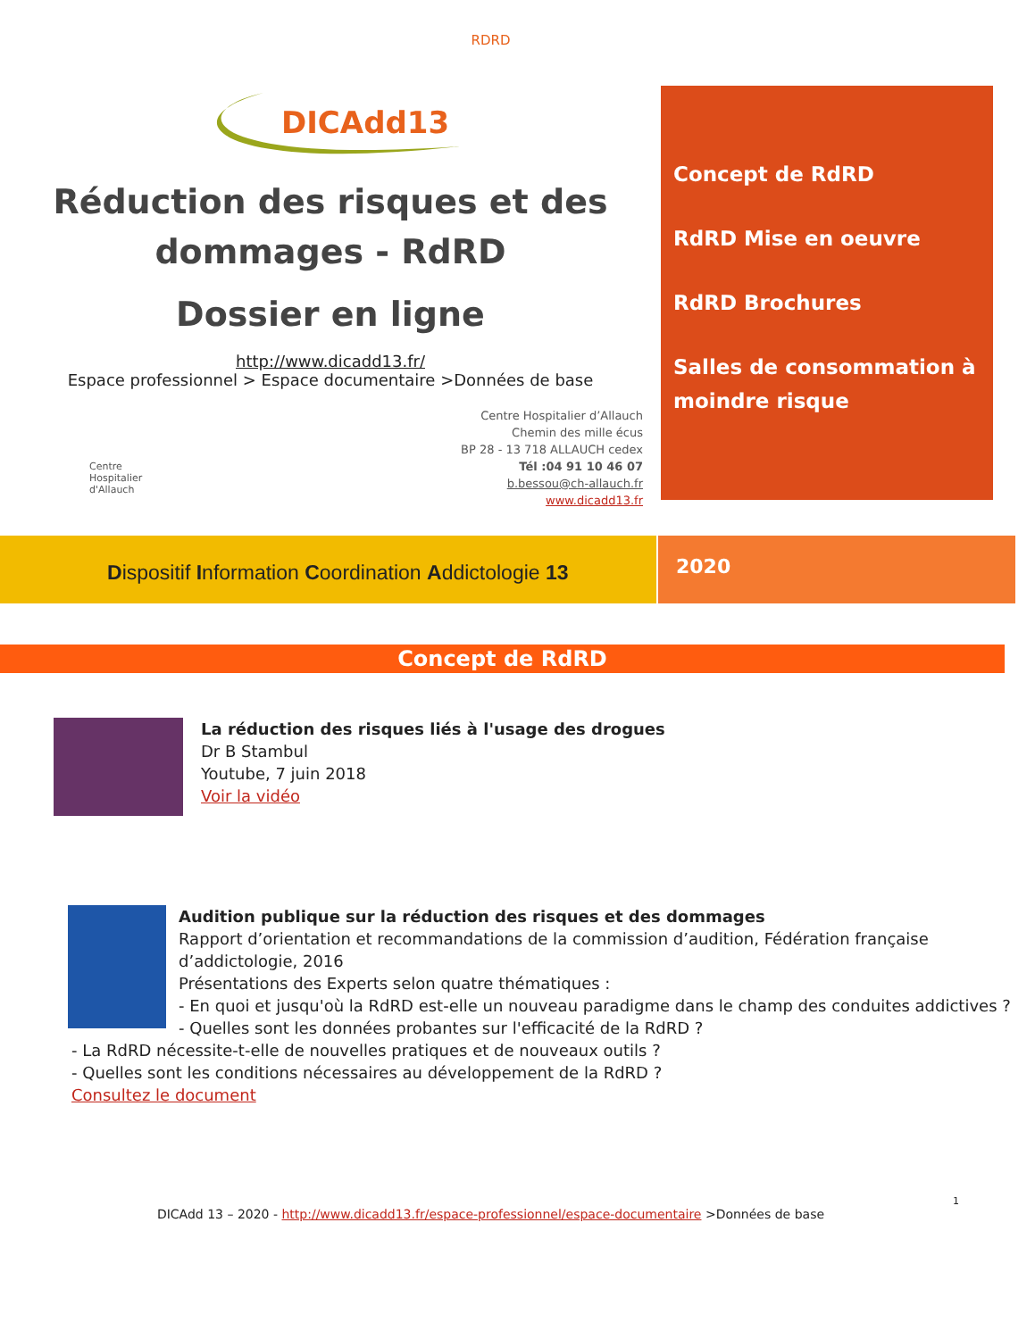RDRD
DICAdd13
Réduction des risques et des dommages - RdRD
Dossier en ligne
http://www.dicadd13.fr/
Espace professionnel > Espace documentaire >Données de base
Centre
Hospitalier
d'Allauch
Centre Hospitalier d’Allauch
Chemin des mille écus
BP 28 - 13 718 ALLAUCH cedex
Tél :04 91 10 46 07
b.bessou@ch-allauch.fr
www.dicadd13.fr
Concept de RdRD
RdRD Mise en oeuvre
RdRD Brochures
Salles de consommation à moindre risque
Dispositif Information Coordination Addictologie 13
2020
Concept de RdRD
La réduction des risques liés à l'usage des drogues
Dr B Stambul
Youtube, 7 juin 2018
Voir la vidéo
Audition publique sur la réduction des risques et des dommages
Rapport d’orientation et recommandations de la commission d’audition, Fédération française d’addictologie, 2016
Présentations des Experts selon quatre thématiques :
- En quoi et jusqu'où la RdRD est-elle un nouveau paradigme dans le champ des conduites addictives ?
- Quelles sont les données probantes sur l'efficacité de la RdRD ?
- La RdRD nécessite-t-elle de nouvelles pratiques et de nouveaux outils ?
- Quelles sont les conditions nécessaires au développement de la RdRD ?
Consultez le document
1
DICAdd 13 – 2020 - http://www.dicadd13.fr/espace-professionnel/espace-documentaire >Données de base